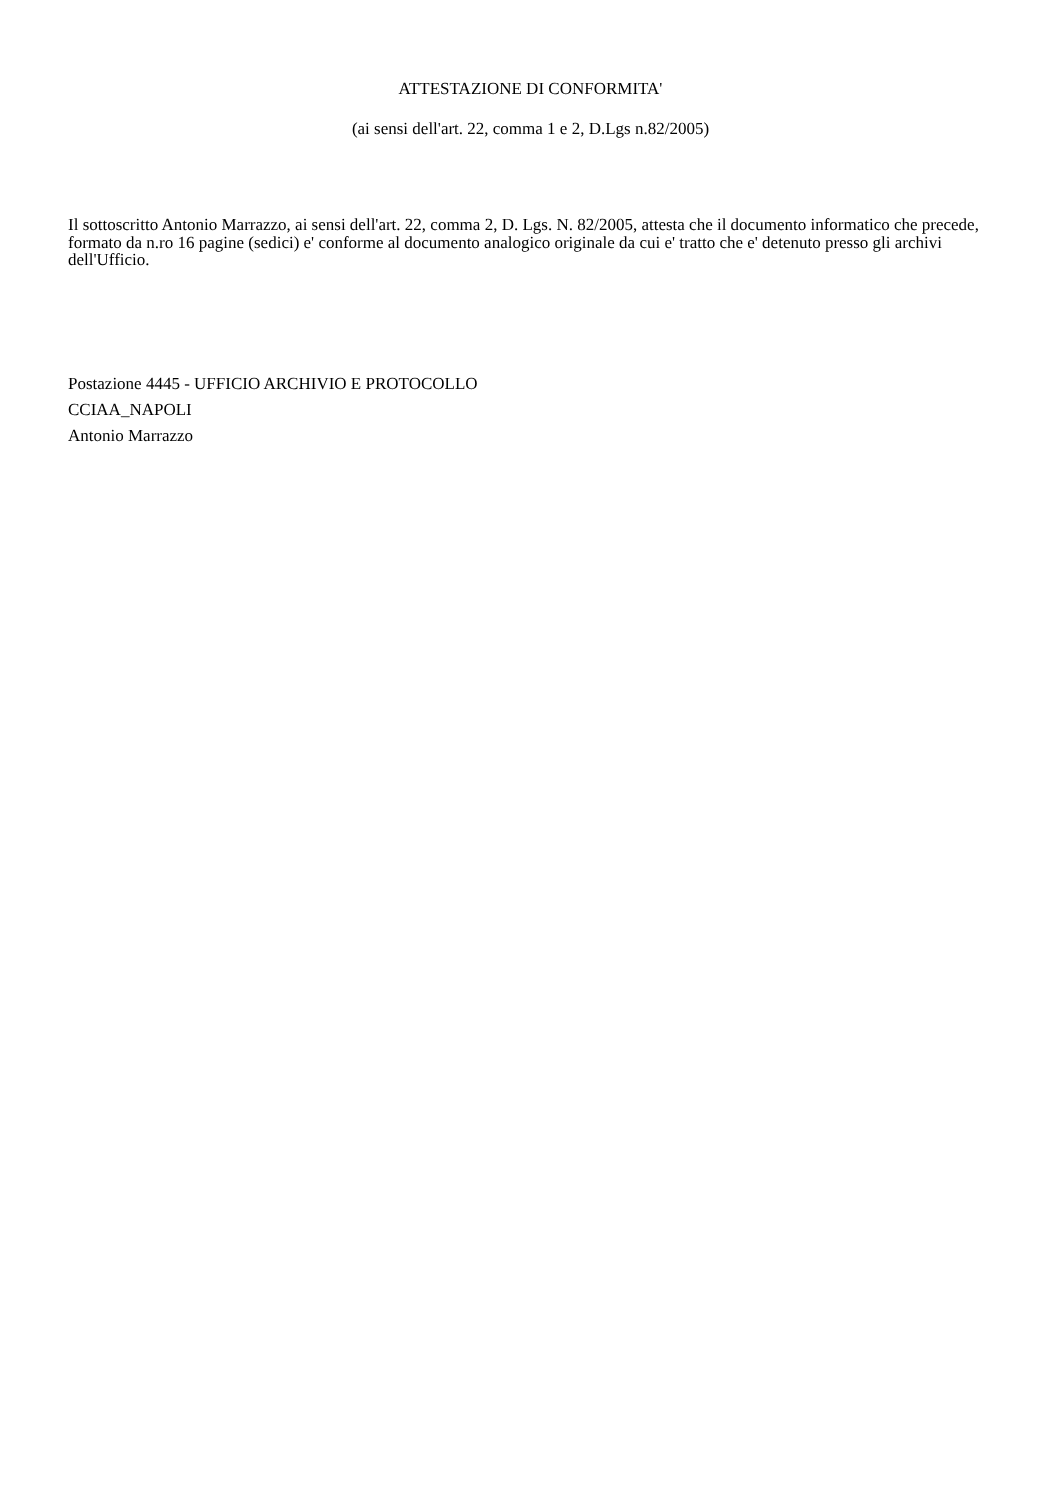ATTESTAZIONE DI CONFORMITA'
(ai sensi dell'art. 22, comma 1 e 2, D.Lgs n.82/2005)
Il sottoscritto Antonio Marrazzo, ai sensi dell'art. 22, comma 2, D. Lgs. N. 82/2005, attesta che il documento informatico che precede, formato da n.ro 16 pagine (sedici) e' conforme al documento analogico originale da cui e' tratto che e' detenuto presso gli archivi dell'Ufficio.
Postazione 4445 - UFFICIO ARCHIVIO E PROTOCOLLO
CCIAA_NAPOLI
Antonio Marrazzo